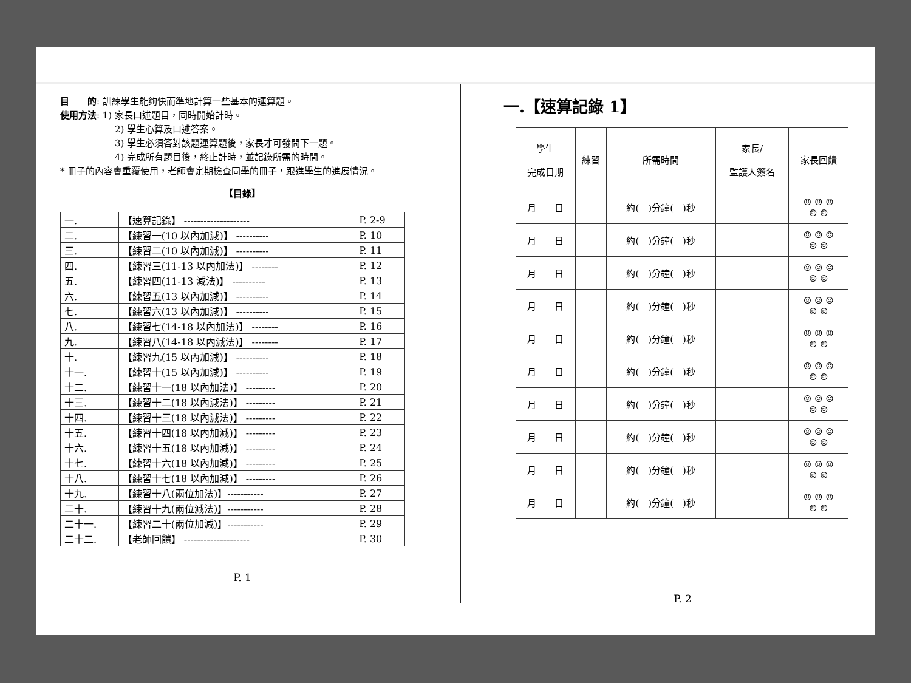目　　的: 訓練學生能夠快而準地計算一些基本的運算題。
使用方法: 1) 家長口述題目，同時開始計時。
2) 學生心算及口述答案。
3) 學生必須答對該題運算題後，家長才可發問下一題。
4) 完成所有題目後，終止計時，並記錄所需的時間。
* 冊子的內容會重覆使用，老師會定期檢查同學的冊子，跟進學生的進展情況。
【目錄】
| 一. | 【速算記錄】 -------------------- | P. 2-9 |
| 二. | 【練習一(10 以內加減)】 ---------- | P. 10 |
| 三. | 【練習二(10 以內加減)】 ---------- | P. 11 |
| 四. | 【練習三(11-13 以內加法)】 -------- | P. 12 |
| 五. | 【練習四(11-13 減法)】 ---------- | P. 13 |
| 六. | 【練習五(13 以內加減)】 ---------- | P. 14 |
| 七. | 【練習六(13 以內加減)】 ---------- | P. 15 |
| 八. | 【練習七(14-18 以內加法)】 -------- | P. 16 |
| 九. | 【練習八(14-18 以內減法)】 -------- | P. 17 |
| 十. | 【練習九(15 以內加減)】 ---------- | P. 18 |
| 十一. | 【練習十(15 以內加減)】 ---------- | P. 19 |
| 十二. | 【練習十一(18 以內加法)】 --------- | P. 20 |
| 十三. | 【練習十二(18 以內減法)】 --------- | P. 21 |
| 十四. | 【練習十三(18 以內減法)】 --------- | P. 22 |
| 十五. | 【練習十四(18 以內加減)】 --------- | P. 23 |
| 十六. | 【練習十五(18 以內加減)】 --------- | P. 24 |
| 十七. | 【練習十六(18 以內加減)】 --------- | P. 25 |
| 十八. | 【練習十七(18 以內加減)】 --------- | P. 26 |
| 十九. | 【練習十八(兩位加法)】----------- | P. 27 |
| 二十. | 【練習十九(兩位減法)】----------- | P. 28 |
| 二十一. | 【練習二十(兩位加減)】----------- | P. 29 |
| 二十二. | 【老師回饋】 -------------------- | P. 30 |
P. 1
一.【速算記錄 1】
| 學生 完成日期 | 練習 | 所需時間 | 家長/ 監護人簽名 | 家長回饋 |
| --- | --- | --- | --- | --- |
| 月 日 | | 約( )分鐘( )秒 | | ☺ ☺ ☺ ☺ ☺ |
| 月 日 | | 約( )分鐘( )秒 | | ☺ ☺ ☺ ☺ ☺ |
| 月 日 | | 約( )分鐘( )秒 | | ☺ ☺ ☺ ☺ ☺ |
| 月 日 | | 約( )分鐘( )秒 | | ☺ ☺ ☺ ☺ ☺ |
| 月 日 | | 約( )分鐘( )秒 | | ☺ ☺ ☺ ☺ ☺ |
| 月 日 | | 約( )分鐘( )秒 | | ☺ ☺ ☺ ☺ ☺ |
| 月 日 | | 約( )分鐘( )秒 | | ☺ ☺ ☺ ☺ ☺ |
| 月 日 | | 約( )分鐘( )秒 | | ☺ ☺ ☺ ☺ ☺ |
| 月 日 | | 約( )分鐘( )秒 | | ☺ ☺ ☺ ☺ ☺ |
| 月 日 | | 約( )分鐘( )秒 | | ☺ ☺ ☺ ☺ ☺ |
P. 2